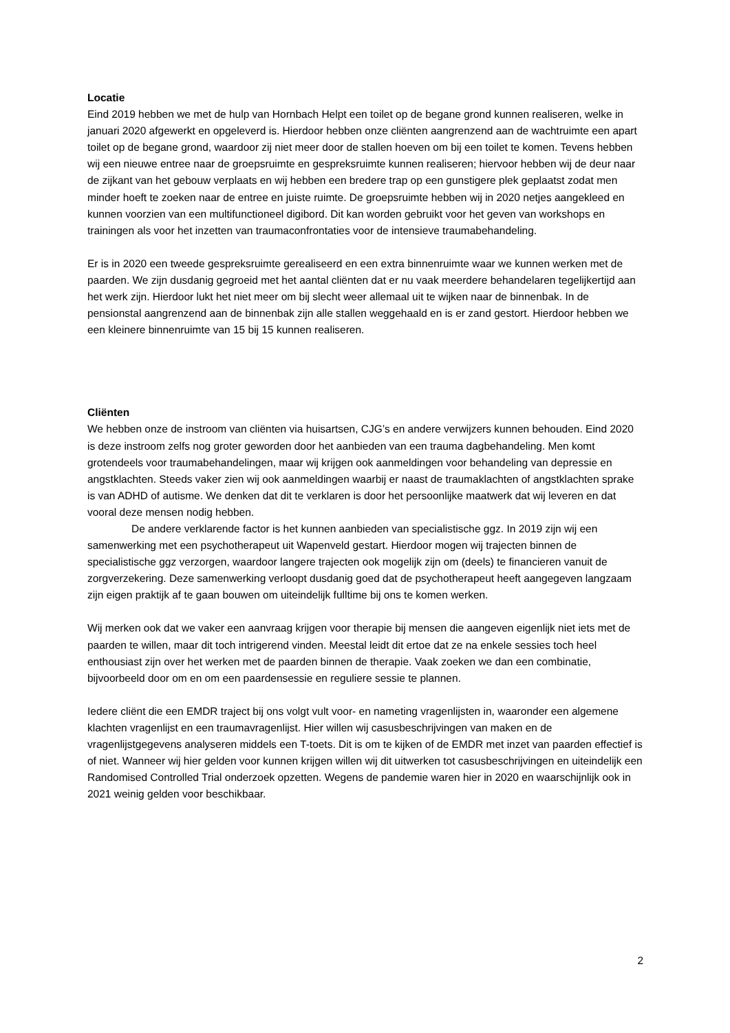Locatie
Eind 2019 hebben we met de hulp van Hornbach Helpt een toilet op de begane grond kunnen realiseren, welke in januari 2020 afgewerkt en opgeleverd is. Hierdoor hebben onze cliënten aangrenzend aan de wachtruimte een apart toilet op de begane grond, waardoor zij niet meer door de stallen hoeven om bij een toilet te komen. Tevens hebben wij een nieuwe entree naar de groepsruimte en gespreksruimte kunnen realiseren; hiervoor hebben wij de deur naar de zijkant van het gebouw verplaats en wij hebben een bredere trap op een gunstigere plek geplaatst zodat men minder hoeft te zoeken naar de entree en juiste ruimte. De groepsruimte hebben wij in 2020 netjes aangekleed en kunnen voorzien van een multifunctioneel digibord. Dit kan worden gebruikt voor het geven van workshops en trainingen als voor het inzetten van traumaconfrontaties voor de intensieve traumabehandeling.
Er is in 2020 een tweede gespreksruimte gerealiseerd en een extra binnenruimte waar we kunnen werken met de paarden. We zijn dusdanig gegroeid met het aantal cliënten dat er nu vaak meerdere behandelaren tegelijkertijd aan het werk zijn. Hierdoor lukt het niet meer om bij slecht weer allemaal uit te wijken naar de binnenbak. In de pensionstal aangrenzend aan de binnenbak zijn alle stallen weggehaald en is er zand gestort. Hierdoor hebben we een kleinere binnenruimte van 15 bij 15 kunnen realiseren.
Cliënten
We hebben onze de instroom van cliënten via huisartsen, CJG’s en andere verwijzers kunnen behouden. Eind 2020 is deze instroom zelfs nog groter geworden door het aanbieden van een trauma dagbehandeling. Men komt grotendeels voor traumabehandelingen, maar wij krijgen ook aanmeldingen voor behandeling van depressie en angstklachten. Steeds vaker zien wij ook aanmeldingen waarbij er naast de traumaklachten of angstklachten sprake is van ADHD of autisme. We denken dat dit te verklaren is door het persoonlijke maatwerk dat wij leveren en dat vooral deze mensen nodig hebben.
De andere verklarende factor is het kunnen aanbieden van specialistische ggz. In 2019 zijn wij een samenwerking met een psychotherapeut uit Wapenveld gestart. Hierdoor mogen wij trajecten binnen de specialistische ggz verzorgen, waardoor langere trajecten ook mogelijk zijn om (deels) te financieren vanuit de zorgverzekering. Deze samenwerking verloopt dusdanig goed dat de psychotherapeut heeft aangegeven langzaam zijn eigen praktijk af te gaan bouwen om uiteindelijk fulltime bij ons te komen werken.
Wij merken ook dat we vaker een aanvraag krijgen voor therapie bij mensen die aangeven eigenlijk niet iets met de paarden te willen, maar dit toch intrigerend vinden. Meestal leidt dit ertoe dat ze na enkele sessies toch heel enthousiast zijn over het werken met de paarden binnen de therapie. Vaak zoeken we dan een combinatie, bijvoorbeeld door om en om een paardensessie en reguliere sessie te plannen.
Iedere cliënt die een EMDR traject bij ons volgt vult voor- en nameting vragenlijsten in, waaronder een algemene klachten vragenlijst en een traumavragenlijst. Hier willen wij casusbeschrijvingen van maken en de vragenlijstgegevens analyseren middels een T-toets. Dit is om te kijken of de EMDR met inzet van paarden effectief is of niet. Wanneer wij hier gelden voor kunnen krijgen willen wij dit uitwerken tot casusbeschrijvingen en uiteindelijk een Randomised Controlled Trial onderzoek opzetten. Wegens de pandemie waren hier in 2020 en waarschijnlijk ook in 2021 weinig gelden voor beschikbaar.
2